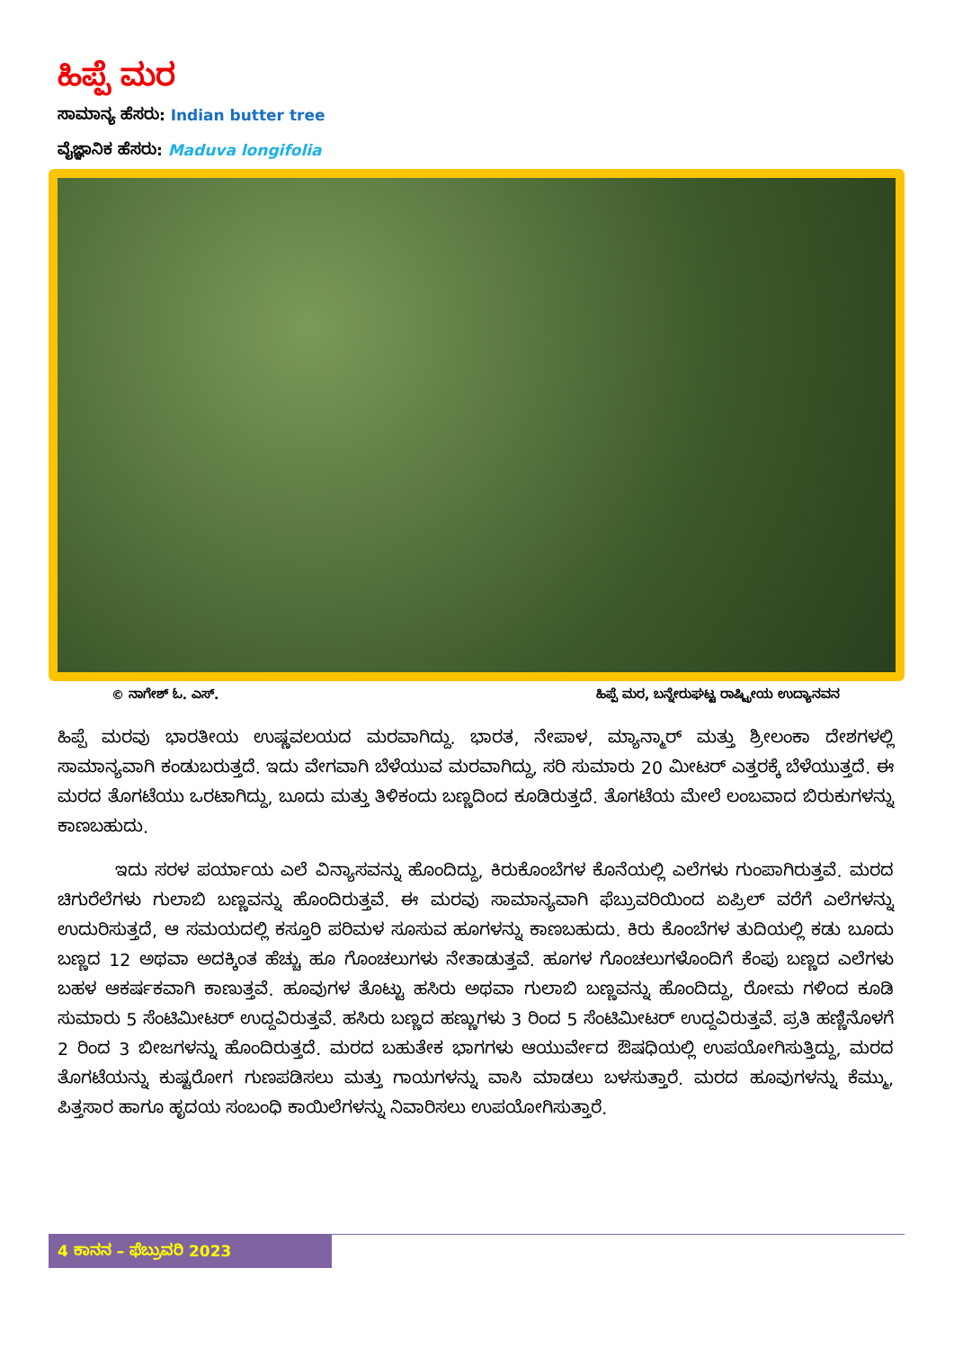ಹಿಪ್ಪೆ ಮರ
ಸಾಮಾನ್ಯ ಹೆಸರು: Indian butter tree
ವೈಜ್ಞಾನಿಕ ಹೆಸರು: Maduva longifolia
© ನಾಗೇಶ್ ಓ. ಎಸ್. ಹಿಪ್ಪೆ ಮರ, ಬನ್ನೇರುಘಟ್ಟ ರಾಷ್ಟ್ರೀಯ ಉದ್ಯಾನವನ
ಹಿಪ್ಪೆ ಮರವು ಭಾರತೀಯ ಉಷ್ಣವಲಯದ ಮರವಾಗಿದ್ದು. ಭಾರತ, ನೇಪಾಳ, ಮ್ಯಾನ್ಮಾರ್ ಮತ್ತು ಶ್ರೀಲಂಕಾ ದೇಶಗಳಲ್ಲಿ ಸಾಮಾನ್ಯವಾಗಿ ಕಂಡುಬರುತ್ತದೆ. ಇದು ವೇಗವಾಗಿ ಬೆಳೆಯುವ ಮರವಾಗಿದ್ದು, ಸರಿ ಸುಮಾರು 20 ಮೀಟರ್ ಎತ್ತರಕ್ಕೆ ಬೆಳೆಯುತ್ತದೆ. ಈ ಮರದ ತೊಗಟೆಯು ಒರಟಾಗಿದ್ದು, ಬೂದು ಮತ್ತು ತಿಳಿಕಂದು ಬಣ್ಣದಿಂದ ಕೂಡಿರುತ್ತದೆ. ತೊಗಟೆಯ ಮೇಲೆ ಲಂಬವಾದ ಬಿರುಕುಗಳನ್ನು ಕಾಣಬಹುದು.
ಇದು ಸರಳ ಪರ್ಯಾಯ ಎಲೆ ವಿನ್ಯಾಸವನ್ನು ಹೊಂದಿದ್ದು, ಕಿರುಕೊಂಬೆಗಳ ಕೊನೆಯಲ್ಲಿ ಎಲೆಗಳು ಗುಂಪಾಗಿರುತ್ತವೆ. ಮರದ ಚಿಗುರೆಲೆಗಳು ಗುಲಾಬಿ ಬಣ್ಣವನ್ನು ಹೊಂದಿರುತ್ತವೆ. ಈ ಮರವು ಸಾಮಾನ್ಯವಾಗಿ ಫೆಬ್ರುವರಿಯಿಂದ ಏಪ್ರಿಲ್ ವರೆಗೆ ಎಲೆಗಳನ್ನು ಉದುರಿಸುತ್ತದೆ, ಆ ಸಮಯದಲ್ಲಿ ಕಸ್ತೂರಿ ಪರಿಮಳ ಸೂಸುವ ಹೂಗಳನ್ನು ಕಾಣಬಹುದು. ಕಿರು ಕೊಂಬೆಗಳ ತುದಿಯಲ್ಲಿ ಕಡು ಬೂದು ಬಣ್ಣದ 12 ಅಥವಾ ಅದಕ್ಕಿಂತ ಹೆಚ್ಚು ಹೂ ಗೊಂಚಲುಗಳು ನೇತಾಡುತ್ತವೆ. ಹೂಗಳ ಗೊಂಚಲುಗಳೊಂದಿಗೆ ಕೆಂಪು ಬಣ್ಣದ ಎಲೆಗಳು ಬಹಳ ಆಕರ್ಷಕವಾಗಿ ಕಾಣುತ್ತವೆ. ಹೂವುಗಳ ತೊಟ್ಟು ಹಸಿರು ಅಥವಾ ಗುಲಾಬಿ ಬಣ್ಣವನ್ನು ಹೊಂದಿದ್ದು, ರೋಮ ಗಳಿಂದ ಕೂಡಿ ಸುಮಾರು 5 ಸೆಂಟಿಮೀಟರ್ ಉದ್ದವಿರುತ್ತವೆ. ಹಸಿರು ಬಣ್ಣದ ಹಣ್ಣುಗಳು 3 ರಿಂದ 5 ಸೆಂಟಿಮೀಟರ್ ಉದ್ದವಿರುತ್ತವೆ. ಪ್ರತಿ ಹಣ್ಣಿನೊಳಗೆ 2 ರಿಂದ 3 ಬೀಜಗಳನ್ನು ಹೊಂದಿರುತ್ತದೆ. ಮರದ ಬಹುತೇಕ ಭಾಗಗಳು ಆಯುರ್ವೇದ ಔಷಧಿಯಲ್ಲಿ ಉಪಯೋಗಿಸುತ್ತಿದ್ದು, ಮರದ ತೊಗಟೆಯನ್ನು ಕುಷ್ಟರೋಗ ಗುಣಪಡಿಸಲು ಮತ್ತು ಗಾಯಗಳನ್ನು ವಾಸಿ ಮಾಡಲು ಬಳಸುತ್ತಾರೆ. ಮರದ ಹೂವುಗಳನ್ನು ಕೆಮ್ಮು, ಪಿತ್ತಸಾರ ಹಾಗೂ ಹೃದಯ ಸಂಬಂಧಿ ಕಾಯಿಲೆಗಳನ್ನು ನಿವಾರಿಸಲು ಉಪಯೋಗಿಸುತ್ತಾರೆ.
4 ಕಾನನ – ಫೆಬ್ರುವರಿ 2023